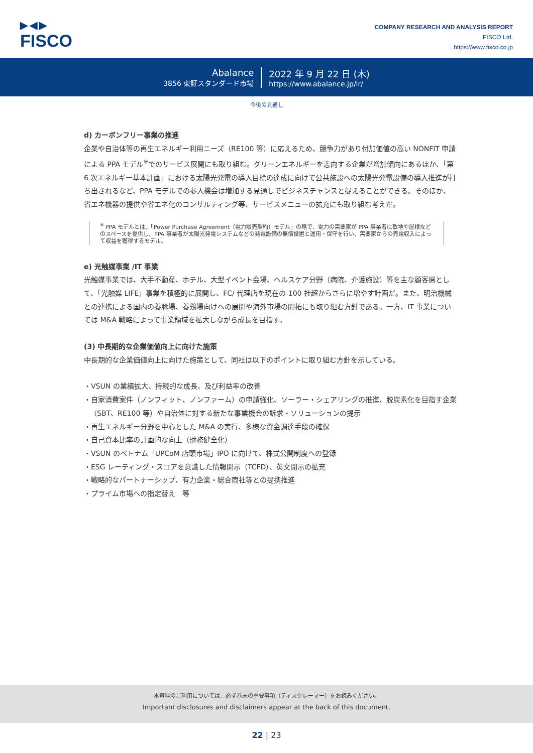▶◀▶
FISCO
COMPANY RESEARCH AND ANALYSIS REPORT
FISCO Ltd.
https://www.fisco.co.jp
Abalance
3856 東証スタンダード市場
2022 年 9 月 22 日 (木)
https://www.abalance.jp/ir/
今後の見通し
d) カーボンフリー事業の推進
企業や自治体等の再生エネルギー利用ニーズ（RE100 等）に応えるため、競争力があり付加価値の高い NONFIT 申請による PPA モデル<sup>※</sup>でのサービス展開にも取り組む。グリーンエネルギーを志向する企業が増加傾向にあるほか、「第 6 次エネルギー基本計画」における太陽光発電の導入目標の達成に向けて公共施設への太陽光発電設備の導入推進が打ち出されるなど、PPA モデルでの参入機会は増加する見通しでビジネスチャンスと捉えることができる。そのほか、省エネ機器の提供や省エネ化のコンサルティング等、サービスメニューの拡充にも取り組む考えだ。
<sup>※</sup> PPA モデルとは、「Power Purchase Agreement（電力販売契約）モデル」の略で、電力の需要家が PPA 事業者に敷地や屋根などのスペースを提供し、PPA 事業者が太陽光発電システムなどの発電設備の無償設置と運用・保守を行い、需要家からの売電収入によって収益を獲得するモデル。
e) 光触媒事業 /IT 事業
光触媒事業では、大手不動産、ホテル、大型イベント会場、ヘルスケア分野（病院、介護施設）等を主な顧客層として、「光触媒 LIFE」事業を積極的に展開し、FC/ 代理店を現在の 100 社超からさらに増やす計画だ。また、明治機械との連携による国内の養豚場、養鶏場向けへの展開や海外市場の開拓にも取り組む方針である。一方、IT 事業については M&A 戦略によって事業領域を拡大しながら成長を目指す。
(3) 中長期的な企業価値向上に向けた施策
中長期的な企業価値向上に向けた施策として、同社は以下のポイントに取り組む方針を示している。
・VSUN の業績拡大、持続的な成長、及び利益率の改善
・自家消費案件（ノンフィット、ノンファーム）の申請強化、ソーラー・シェアリングの推進、脱炭素化を目指す企業（SBT、RE100 等）や自治体に対する新たな事業機会の訴求・ソリューションの提示
・再生エネルギー分野を中心とした M&A の実行、多様な資金調達手段の確保
・自己資本比率の計画的な向上（財務健全化）
・VSUN のベトナム「UPCoM 店頭市場」IPO に向けて、株式公開制度への登録
・ESG レーティング・スコアを意識した情報開示（TCFD）、英文開示の拡充
・戦略的なパートナーシップ、有力企業・総合商社等との提携推進
・プライム市場への指定替え　等
本資料のご利用については、必ず巻末の重要事項（ディスクレーマー）をお読みください。
Important disclosures and disclaimers appear at the back of this document.
22 | 23